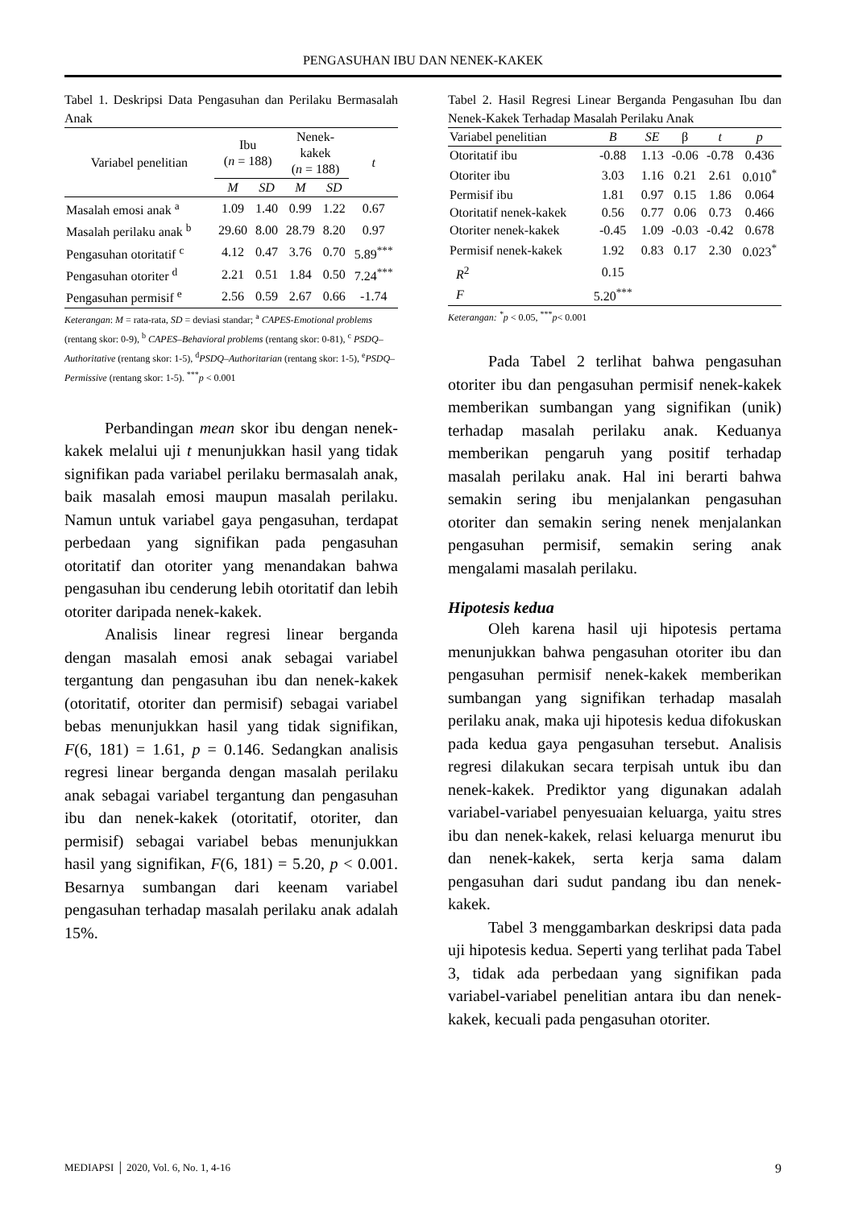PENGASUHAN IBU DAN NENEK-KAKEK
Tabel 1. Deskripsi Data Pengasuhan dan Perilaku Bermasalah Anak
| Variabel penelitian | Ibu ( n = 188) | | Nenek- kakek ( n = 188) | | t |
| --- | --- | --- | --- | --- | --- |
| | M | SD | M | SD | |
| Masalah emosi anak <sup>a</sup> | 1.09 | 1.40 | 0.99 | 1.22 | 0.67 |
| Masalah perilaku anak <sup>b</sup> | 29.60 | 8.00 | 28.79 | 8.20 | 0.97 |
| Pengasuhan otoritatif <sup>c</sup> | 4.12 | 0.47 | 3.76 | 0.70 | 5.89<sup>***</sup> |
| Pengasuhan otoriter <sup>d</sup> | 2.21 | 0.51 | 1.84 | 0.50 | 7.24<sup>***</sup> |
| Pengasuhan permisif <sup>e</sup> | 2.56 | 0.59 | 2.67 | 0.66 | -1.74 |
Keterangan: M = rata-rata, SD = deviasi standar; <sup>a</sup> CAPES-Emotional problems (rentang skor: 0-9), <sup>b</sup> CAPES–Behavioral problems (rentang skor: 0-81), <sup>c</sup> PSDQ–Authoritative (rentang skor: 1-5), <sup>d</sup>PSDQ–Authoritarian (rentang skor: 1-5), <sup>e</sup>PSDQ–Permissive (rentang skor: 1-5). <sup>***</sup>p < 0.001
Perbandingan mean skor ibu dengan nenek-kakek melalui uji t menunjukkan hasil yang tidak signifikan pada variabel perilaku bermasalah anak, baik masalah emosi maupun masalah perilaku. Namun untuk variabel gaya pengasuhan, terdapat perbedaan yang signifikan pada pengasuhan otoritatif dan otoriter yang menandakan bahwa pengasuhan ibu cenderung lebih otoritatif dan lebih otoriter daripada nenek-kakek.
Analisis linear regresi linear berganda dengan masalah emosi anak sebagai variabel tergantung dan pengasuhan ibu dan nenek-kakek (otoritatif, otoriter dan permisif) sebagai variabel bebas menunjukkan hasil yang tidak signifikan, F(6, 181) = 1.61, p = 0.146. Sedangkan analisis regresi linear berganda dengan masalah perilaku anak sebagai variabel tergantung dan pengasuhan ibu dan nenek-kakek (otoritatif, otoriter, dan permisif) sebagai variabel bebas menunjukkan hasil yang signifikan, F(6, 181) = 5.20, p < 0.001. Besarnya sumbangan dari keenam variabel pengasuhan terhadap masalah perilaku anak adalah 15%.
Tabel 2. Hasil Regresi Linear Berganda Pengasuhan Ibu dan Nenek-Kakek Terhadap Masalah Perilaku Anak
| Variabel penelitian | B | SE | β | t | p |
| --- | --- | --- | --- | --- | --- |
| Otoritatif ibu | -0.88 | 1.13 | -0.06 | -0.78 | 0.436 |
| Otoriter ibu | 3.03 | 1.16 | 0.21 | 2.61 | 0.010<sup>*</sup> |
| Permisif ibu | 1.81 | 0.97 | 0.15 | 1.86 | 0.064 |
| Otoritatif nenek-kakek | 0.56 | 0.77 | 0.06 | 0.73 | 0.466 |
| Otoriter nenek-kakek | -0.45 | 1.09 | -0.03 | -0.42 | 0.678 |
| Permisif nenek-kakek | 1.92 | 0.83 | 0.17 | 2.30 | 0.023<sup>*</sup> |
| R<sup>2</sup> | 0.15 | | | | |
| F | 5.20<sup>***</sup> | | | | |
Keterangan: <sup>*</sup>p < 0.05, <sup>***</sup>p< 0.001
Pada Tabel 2 terlihat bahwa pengasuhan otoriter ibu dan pengasuhan permisif nenek-kakek memberikan sumbangan yang signifikan (unik) terhadap masalah perilaku anak. Keduanya memberikan pengaruh yang positif terhadap masalah perilaku anak. Hal ini berarti bahwa semakin sering ibu menjalankan pengasuhan otoriter dan semakin sering nenek menjalankan pengasuhan permisif, semakin sering anak mengalami masalah perilaku.
Hipotesis kedua
Oleh karena hasil uji hipotesis pertama menunjukkan bahwa pengasuhan otoriter ibu dan pengasuhan permisif nenek-kakek memberikan sumbangan yang signifikan terhadap masalah perilaku anak, maka uji hipotesis kedua difokuskan pada kedua gaya pengasuhan tersebut. Analisis regresi dilakukan secara terpisah untuk ibu dan nenek-kakek. Prediktor yang digunakan adalah variabel-variabel penyesuaian keluarga, yaitu stres ibu dan nenek-kakek, relasi keluarga menurut ibu dan nenek-kakek, serta kerja sama dalam pengasuhan dari sudut pandang ibu dan nenek-kakek.
Tabel 3 menggambarkan deskripsi data pada uji hipotesis kedua. Seperti yang terlihat pada Tabel 3, tidak ada perbedaan yang signifikan pada variabel-variabel penelitian antara ibu dan nenek-kakek, kecuali pada pengasuhan otoriter.
MEDIAPSI │ 2020, Vol. 6, No. 1, 4-16 9